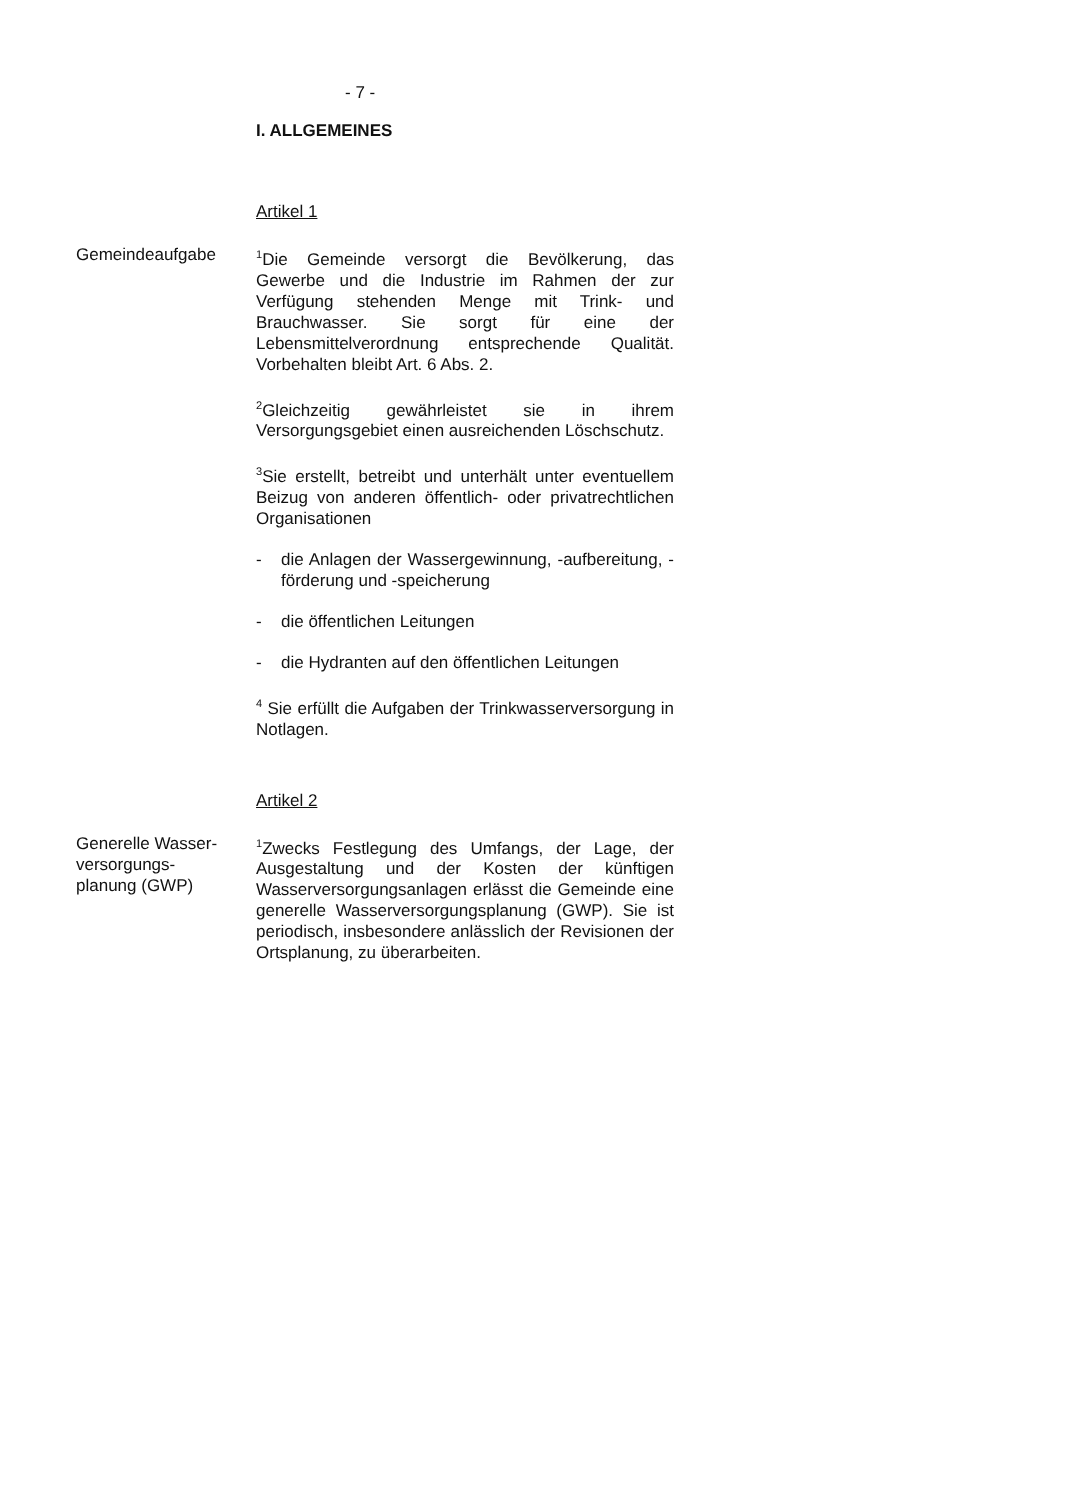- 7 -
I. ALLGEMEINES
Artikel 1
Gemeindeaufgabe
<sup>1</sup> Die Gemeinde versorgt die Bevölkerung, das Gewerbe und die Industrie im Rahmen der zur Verfügung stehenden Menge mit Trink- und Brauchwasser. Sie sorgt für eine der Lebensmittelverordnung entsprechende Qualität. Vorbehalten bleibt Art. 6 Abs. 2.
<sup>2</sup> Gleichzeitig gewährleistet sie in ihrem Versorgungsgebiet einen ausreichenden Löschschutz.
<sup>3</sup> Sie erstellt, betreibt und unterhält unter eventuellem Beizug von anderen öffentlich- oder privatrechtlichen Organisationen
- die Anlagen der Wassergewinnung, -aufbereitung, -förderung und -speicherung
- die öffentlichen Leitungen
- die Hydranten auf den öffentlichen Leitungen
<sup>4</sup> Sie erfüllt die Aufgaben der Trinkwasserversorgung in Notlagen.
Artikel 2
Generelle Wasser-
versorgungs-
planung (GWP)
<sup>1</sup> Zwecks Festlegung des Umfangs, der Lage, der Ausgestaltung und der Kosten der künftigen Wasserversorgungsanlagen erlässt die Gemeinde eine generelle Wasserversorgungsplanung (GWP). Sie ist periodisch, insbesondere anlässlich der Revisionen der Ortsplanung, zu überarbeiten.